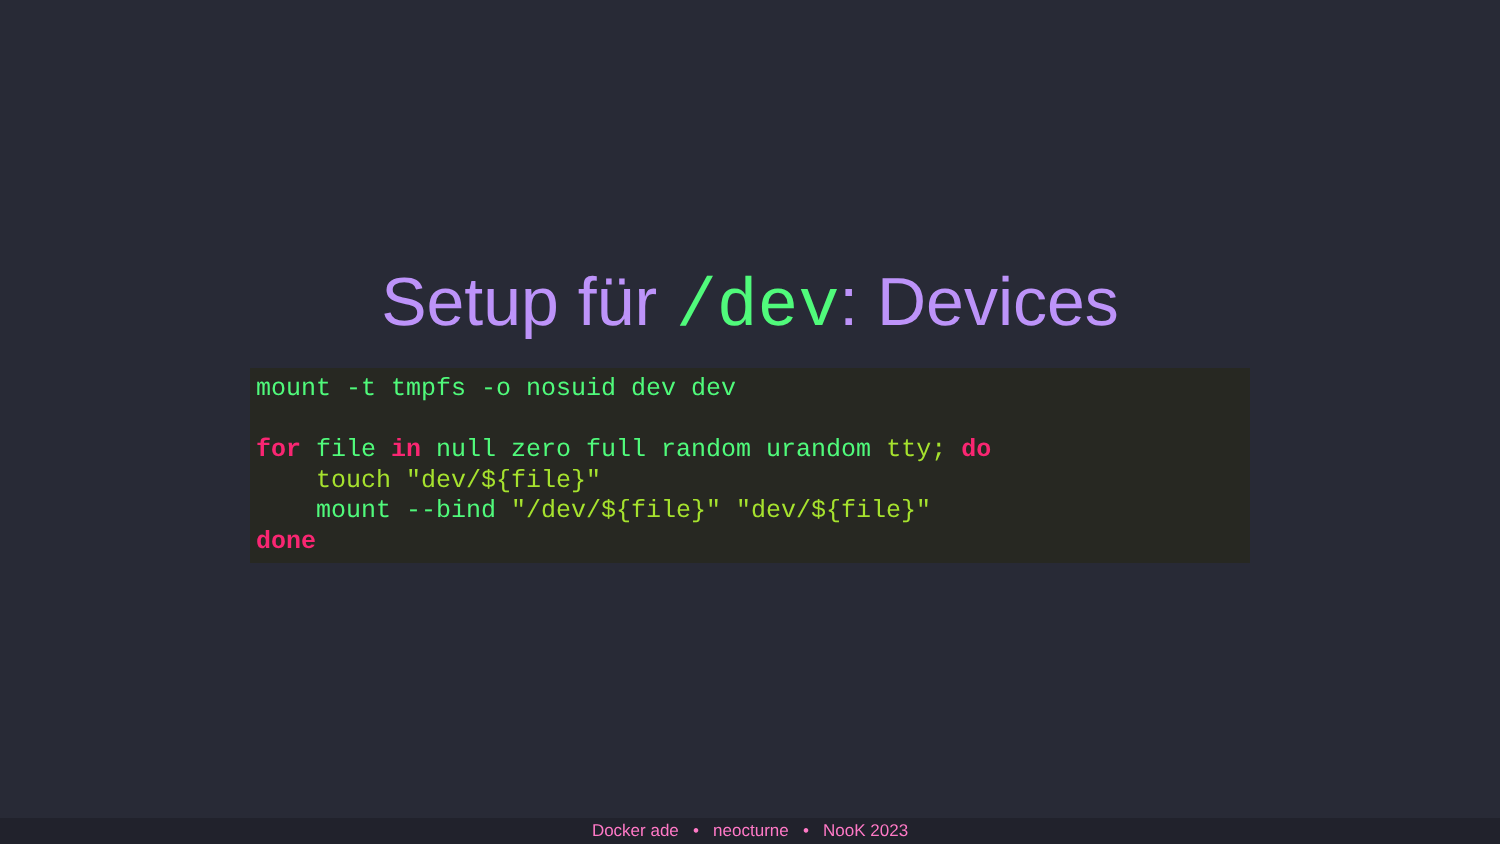Setup für /dev: Devices
mount -t tmpfs -o nosuid dev dev

for file in null zero full random urandom tty; do
    touch "dev/${file}"
    mount --bind "/dev/${file}" "dev/${file}"
done
Docker ade • neocturne • NooK 2023